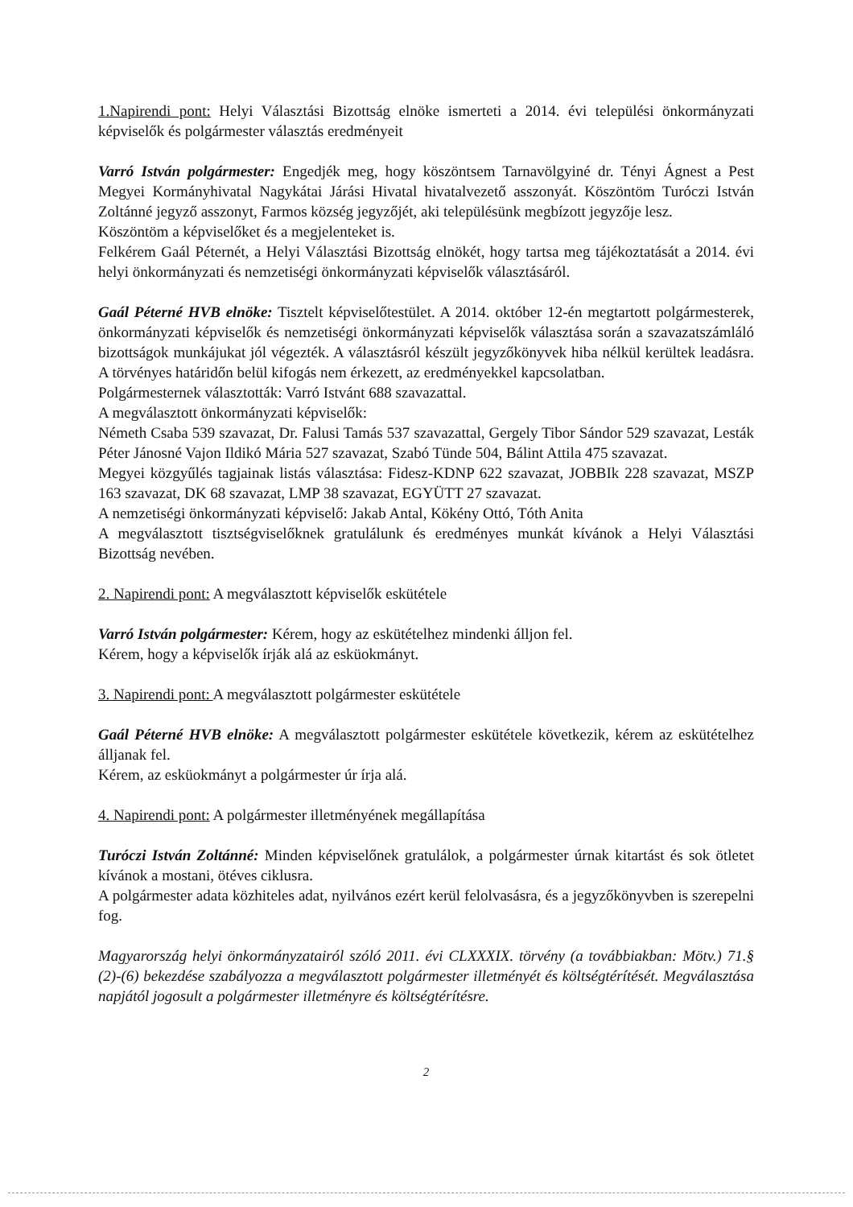1.Napirendi pont: Helyi Választási Bizottság elnöke ismerteti a 2014. évi települési önkormányzati képviselők és polgármester választás eredményeit
Varró István polgármester: Engedjék meg, hogy köszöntsem Tarnavölgyiné dr. Tényi Ágnest a Pest Megyei Kormányhivatal Nagykátai Járási Hivatal hivatalvezető asszonyát. Köszöntöm Turóczi István Zoltánné jegyző asszonyt, Farmos község jegyzőjét, aki településünk megbízott jegyzője lesz.
Köszöntöm a képviselőket és a megjelenteket is.
Felkérem Gaál Péternét, a Helyi Választási Bizottság elnökét, hogy tartsa meg tájékoztatását a 2014. évi helyi önkormányzati és nemzetiségi önkormányzati képviselők választásáról.
Gaál Péterné HVB elnöke: Tisztelt képviselőtestület. A 2014. október 12-én megtartott polgármesterek, önkormányzati képviselők és nemzetiségi önkormányzati képviselők választása során a szavazatszámláló bizottságok munkájukat jól végezték. A választásról készült jegyzőkönyvek hiba nélkül kerültek leadásra. A törvényes határidőn belül kifogás nem érkezett, az eredményekkel kapcsolatban.
Polgármesternek választották: Varró Istvánt 688 szavazattal.
A megválasztott önkormányzati képviselők:
Németh Csaba 539 szavazat, Dr. Falusi Tamás 537 szavazattal, Gergely Tibor Sándor 529 szavazat, Lesták Péter Jánosné Vajon Ildikó Mária 527 szavazat, Szabó Tünde 504, Bálint Attila 475 szavazat.
Megyei közgyűlés tagjainak listás választása: Fidesz-KDNP 622 szavazat, JOBBIk 228 szavazat, MSZP 163 szavazat, DK 68 szavazat, LMP 38 szavazat, EGYÜTT 27 szavazat.
A nemzetiségi önkormányzati képviselő: Jakab Antal, Kökény Ottó, Tóth Anita
A megválasztott tisztségviselőknek gratulálunk és eredményes munkát kívánok a Helyi Választási Bizottság nevében.
2. Napirendi pont: A megválasztott képviselők eskütétele
Varró István polgármester: Kérem, hogy az eskütételhez mindenki álljon fel.
Kérem, hogy a képviselők írják alá az esküokmányt.
3. Napirendi pont: A megválasztott polgármester eskütétele
Gaál Péterné HVB elnöke: A megválasztott polgármester eskütétele következik, kérem az eskütételhez álljanak fel.
Kérem, az esküokmányt a polgármester úr írja alá.
4. Napirendi pont: A polgármester illetményének megállapítása
Turóczi István Zoltánné: Minden képviselőnek gratulálok, a polgármester úrnak kitartást és sok ötletet kívánok a mostani, ötéves ciklusra.
A polgármester adata közhiteles adat, nyilvános ezért kerül felolvasásra, és a jegyzőkönyvben is szerepelni fog.
Magyarország helyi önkormányzatairól szóló 2011. évi CLXXXIX. törvény (a továbbiakban: Mötv.) 71.§ (2)-(6) bekezdése szabályozza a megválasztott polgármester illetményét és költségtérítését. Megválasztása napjától jogosult a polgármester illetményre és költségtérítésre.
2